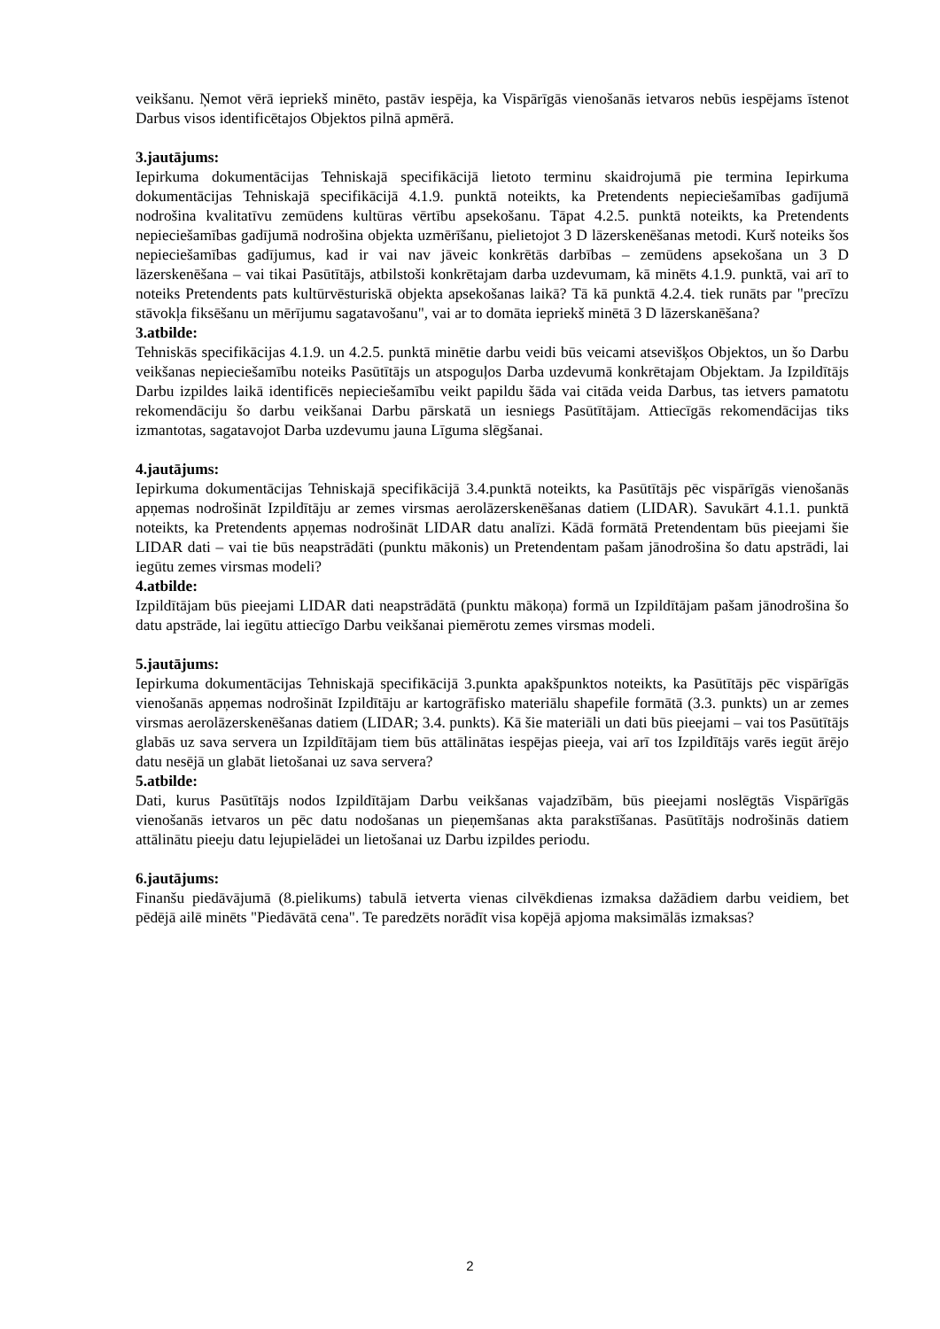veikšanu. Ņemot vērā iepriekš minēto, pastāv iespēja, ka Vispārīgās vienošanās ietvaros nebūs iespējams īstenot Darbus visos identificētajos Objektos pilnā apmērā.
3.jautājums:
Iepirkuma dokumentācijas Tehniskajā specifikācijā lietoto terminu skaidrojumā pie termina Iepirkuma dokumentācijas Tehniskajā specifikācijā 4.1.9. punktā noteikts, ka Pretendents nepieciešamības gadījumā nodrošina kvalitatīvu zemūdens kultūras vērtību apsekošanu. Tāpat 4.2.5. punktā noteikts, ka Pretendents nepieciešamības gadījumā nodrošina objekta uzmērīšanu, pielietojot 3 D lāzerskenēšanas metodi. Kurš noteiks šos nepieciešamības gadījumus, kad ir vai nav jāveic konkrētās darbības – zemūdens apsekošana un 3 D lāzerskenēšana – vai tikai Pasūtītājs, atbilstoši konkrētajam darba uzdevumam, kā minēts 4.1.9. punktā, vai arī to noteiks Pretendents pats kultūrvēsturiskā objekta apsekošanas laikā? Tā kā punktā 4.2.4. tiek runāts par "precīzu stāvokļa fiksēšanu un mērījumu sagatavošanu", vai ar to domāta iepriekš minētā 3 D lāzerskanēšana?
3.atbilde:
Tehniskās specifikācijas 4.1.9. un 4.2.5. punktā minētie darbu veidi būs veicami atsevišķos Objektos, un šo Darbu veikšanas nepieciešamību noteiks Pasūtītājs un atspoguļos Darba uzdevumā konkrētajam Objektam. Ja Izpildītājs Darbu izpildes laikā identificēs nepieciešamību veikt papildu šāda vai citāda veida Darbus, tas ietvers pamatotu rekomendāciju šo darbu veikšanai Darbu pārskatā un iesniegs Pasūtītājam. Attiecīgās rekomendācijas tiks izmantotas, sagatavojot Darba uzdevumu jauna Līguma slēgšanai.
4.jautājums:
Iepirkuma dokumentācijas Tehniskajā specifikācijā 3.4.punktā noteikts, ka Pasūtītājs pēc vispārīgās vienošanās apņemas nodrošināt Izpildītāju ar zemes virsmas aerolāzerskenēšanas datiem (LIDAR). Savukārt 4.1.1. punktā noteikts, ka Pretendents apņemas nodrošināt LIDAR datu analīzi. Kādā formātā Pretendentam būs pieejami šie LIDAR dati – vai tie būs neapstrādāti (punktu mākonis) un Pretendentam pašam jānodrošina šo datu apstrādi, lai iegūtu zemes virsmas modeli?
4.atbilde:
Izpildītājam būs pieejami LIDAR dati neapstrādātā (punktu mākoņa) formā un Izpildītājam pašam jānodrošina šo datu apstrāde, lai iegūtu attiecīgo Darbu veikšanai piemērotu zemes virsmas modeli.
5.jautājums:
Iepirkuma dokumentācijas Tehniskajā specifikācijā 3.punkta apakšpunktos noteikts, ka Pasūtītājs pēc vispārīgās vienošanās apņemas nodrošināt Izpildītāju ar kartogrāfisko materiālu shapefile formātā (3.3. punkts) un ar zemes virsmas aerolāzerskenēšanas datiem (LIDAR; 3.4. punkts). Kā šie materiāli un dati būs pieejami – vai tos Pasūtītājs glabās uz sava servera un Izpildītājam tiem būs attālinātas iespējas pieeja, vai arī tos Izpildītājs varēs iegūt ārējo datu nesējā un glabāt lietošanai uz sava servera?
5.atbilde:
Dati, kurus Pasūtītājs nodos Izpildītājam Darbu veikšanas vajadzībām, būs pieejami noslēgtās Vispārīgās vienošanās ietvaros un pēc datu nodošanas un pieņemšanas akta parakstīšanas. Pasūtītājs nodrošinās datiem attālinātu pieeju datu lejupielādei un lietošanai uz Darbu izpildes periodu.
6.jautājums:
Finanšu piedāvājumā (8.pielikums) tabulā ietverta vienas cilvēkdienas izmaksa dažādiem darbu veidiem, bet pēdējā ailē minēts "Piedāvātā cena". Te paredzēts norādīt visa kopējā apjoma maksimālās izmaksas?
2